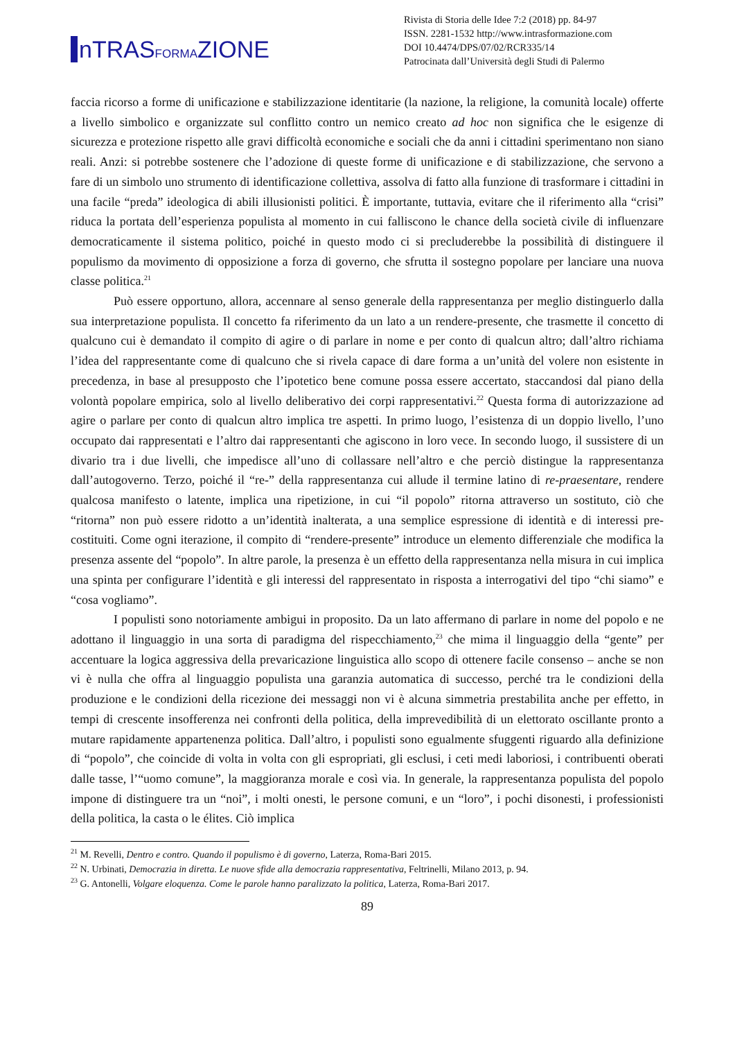n TRASFORMAZIONE
Rivista di Storia delle Idee 7:2 (2018) pp. 84-97
ISSN. 2281-1532 http://www.intrasformazione.com
DOI 10.4474/DPS/07/02/RCR335/14
Patrocinata dall’Università degli Studi di Palermo
faccia ricorso a forme di unificazione e stabilizzazione identitarie (la nazione, la religione, la comunità locale) offerte a livello simbolico e organizzate sul conflitto contro un nemico creato ad hoc non significa che le esigenze di sicurezza e protezione rispetto alle gravi difficoltà economiche e sociali che da anni i cittadini sperimentano non siano reali. Anzi: si potrebbe sostenere che l’adozione di queste forme di unificazione e di stabilizzazione, che servono a fare di un simbolo uno strumento di identificazione collettiva, assolva di fatto alla funzione di trasformare i cittadini in una facile “preda” ideologica di abili illusionisti politici. È importante, tuttavia, evitare che il riferimento alla “crisi” riduca la portata dell’esperienza populista al momento in cui falliscono le chance della società civile di influenzare democraticamente il sistema politico, poiché in questo modo ci si precluderebbe la possibilità di distinguere il populismo da movimento di opposizione a forza di governo, che sfrutta il sostegno popolare per lanciare una nuova classe politica.<sup>21</sup>
Può essere opportuno, allora, accennare al senso generale della rappresentanza per meglio distinguerlo dalla sua interpretazione populista. Il concetto fa riferimento da un lato a un rendere-presente, che trasmette il concetto di qualcuno cui è demandato il compito di agire o di parlare in nome e per conto di qualcun altro; dall’altro richiama l’idea del rappresentante come di qualcuno che si rivela capace di dare forma a un’unità del volere non esistente in precedenza, in base al presupposto che l’ipotetico bene comune possa essere accertato, staccandosi dal piano della volontà popolare empirica, solo al livello deliberativo dei corpi rappresentativi.<sup>22</sup> Questa forma di autorizzazione ad agire o parlare per conto di qualcun altro implica tre aspetti. In primo luogo, l’esistenza di un doppio livello, l’uno occupato dai rappresentati e l’altro dai rappresentanti che agiscono in loro vece. In secondo luogo, il sussistere di un divario tra i due livelli, che impedisce all’uno di collassare nell’altro e che perciò distingue la rappresentanza dall’autogoverno. Terzo, poiché il “re-” della rappresentanza cui allude il termine latino di re-praesentare, rendere qualcosa manifesto o latente, implica una ripetizione, in cui “il popolo” ritorna attraverso un sostituto, ciò che “ritorna” non può essere ridotto a un’identità inalterata, a una semplice espressione di identità e di interessi pre-costituiti. Come ogni iterazione, il compito di “rendere-presente” introduce un elemento differenziale che modifica la presenza assente del “popolo”. In altre parole, la presenza è un effetto della rappresentanza nella misura in cui implica una spinta per configurare l’identità e gli interessi del rappresentato in risposta a interrogativi del tipo “chi siamo” e “cosa vogliamo”.
I populisti sono notoriamente ambigui in proposito. Da un lato affermano di parlare in nome del popolo e ne adottano il linguaggio in una sorta di paradigma del rispecchiamento,<sup>23</sup> che mima il linguaggio della “gente” per accentuare la logica aggressiva della prevaricazione linguistica allo scopo di ottenere facile consenso – anche se non vi è nulla che offra al linguaggio populista una garanzia automatica di successo, perché tra le condizioni della produzione e le condizioni della ricezione dei messaggi non vi è alcuna simmetria prestabilita anche per effetto, in tempi di crescente insofferenza nei confronti della politica, della imprevedibilità di un elettorato oscillante pronto a mutare rapidamente appartenenza politica. Dall’altro, i populisti sono egualmente sfuggenti riguardo alla definizione di “popolo”, che coincide di volta in volta con gli espropriati, gli esclusi, i ceti medi laboriosi, i contribuenti oberati dalle tasse, l’“uomo comune”, la maggioranza morale e così via. In generale, la rappresentanza populista del popolo impone di distinguere tra un “noi”, i molti onesti, le persone comuni, e un “loro”, i pochi disonesti, i professionisti della politica, la casta o le élites. Ciò implica
<sup>21</sup> M. Revelli, Dentro e contro. Quando il populismo è di governo, Laterza, Roma-Bari 2015.
<sup>22</sup> N. Urbinati, Democrazia in diretta. Le nuove sfide alla democrazia rappresentativa, Feltrinelli, Milano 2013, p. 94.
<sup>23</sup> G. Antonelli, Volgare eloquenza. Come le parole hanno paralizzato la politica, Laterza, Roma-Bari 2017.
89